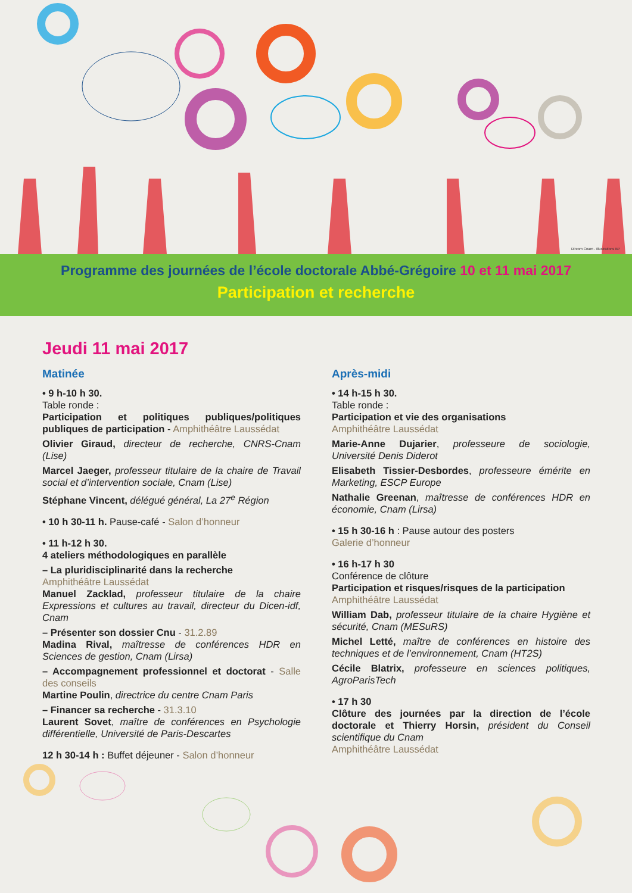Dircom Cnam - Illustrations BP
Programme des journées de l’école doctorale Abbé-Grégoire 10 et 11 mai 2017
Participation et recherche
Jeudi 11 mai 2017
Matinée
• 9 h-10 h 30.
Table ronde :
Participation et politiques publiques/politiques publiques de participation - Amphithéâtre Laussédat
Olivier Giraud, directeur de recherche, CNRS-Cnam (Lise)
Marcel Jaeger, professeur titulaire de la chaire de Travail social et d’intervention sociale, Cnam (Lise)
Stéphane Vincent, délégué général, La 27<sup>e</sup> Région
• 10 h 30-11 h. Pause-café - Salon d’honneur
• 11 h-12 h 30.
4 ateliers méthodologiques en parallèle
– La pluridisciplinarité dans la recherche
Amphithéâtre Laussédat
Manuel Zacklad, professeur titulaire de la chaire Expressions et cultures au travail, directeur du Dicen-idf, Cnam
– Présenter son dossier Cnu - 31.2.89
Madina Rival, maîtresse de conférences HDR en Sciences de gestion, Cnam (Lirsa)
– Accompagnement professionnel et doctorat - Salle des conseils
Martine Poulin, directrice du centre Cnam Paris
– Financer sa recherche - 31.3.10
Laurent Sovet, maître de conférences en Psychologie différentielle, Université de Paris-Descartes
12 h 30-14 h : Buffet déjeuner - Salon d’honneur
Après-midi
• 14 h-15 h 30.
Table ronde :
Participation et vie des organisations
Amphithéâtre Laussédat
Marie-Anne Dujarier, professeure de sociologie, Université Denis Diderot
Elisabeth Tissier-Desbordes, professeure émérite en Marketing, ESCP Europe
Nathalie Greenan, maîtresse de conférences HDR en économie, Cnam (Lirsa)
• 15 h 30-16 h : Pause autour des posters
Galerie d’honneur
• 16 h-17 h 30
Conférence de clôture
Participation et risques/risques de la participation
Amphithéâtre Laussédat
William Dab, professeur titulaire de la chaire Hygiène et sécurité, Cnam (MESuRS)
Michel Letté, maître de conférences en histoire des techniques et de l’environnement, Cnam (HT2S)
Cécile Blatrix, professeure en sciences politiques, AgroParisTech
• 17 h 30
Clôture des journées par la direction de l’école doctorale et Thierry Horsin, président du Conseil scientifique du Cnam
Amphithéâtre Laussédat